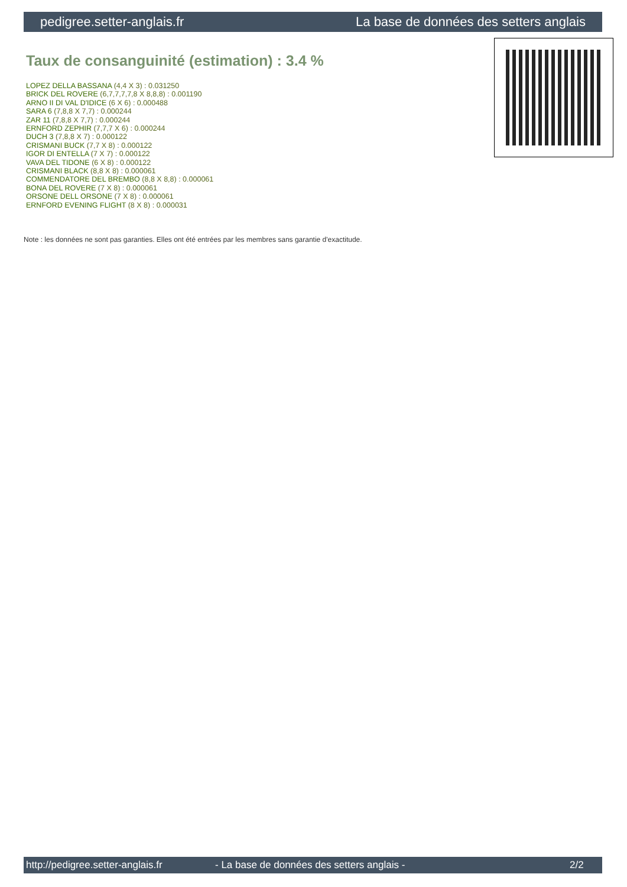pedigree.setter-anglais.fr La base de données des setters anglais
Taux de consanguinité (estimation) : 3.4 %
LOPEZ DELLA BASSANA (4,4 X 3) : 0.031250
BRICK DEL ROVERE (6,7,7,7,7,8 X 8,8,8) : 0.001190
ARNO II DI VAL D'IDICE (6 X 6) : 0.000488
SARA 6 (7,8,8 X 7,7) : 0.000244
ZAR 11 (7,8,8 X 7,7) : 0.000244
ERNFORD ZEPHIR (7,7,7 X 6) : 0.000244
DUCH 3 (7,8,8 X 7) : 0.000122
CRISMANI BUCK (7,7 X 8) : 0.000122
IGOR DI ENTELLA (7 X 7) : 0.000122
VAVA DEL TIDONE (6 X 8) : 0.000122
CRISMANI BLACK (8,8 X 8) : 0.000061
COMMENDATORE DEL BREMBO (8,8 X 8,8) : 0.000061
BONA DEL ROVERE (7 X 8) : 0.000061
ORSONE DELL ORSONE (7 X 8) : 0.000061
ERNFORD EVENING FLIGHT (8 X 8) : 0.000031
Note : les données ne sont pas garanties. Elles ont été entrées par les membres sans garantie d'exactitude.
http://pedigree.setter-anglais.fr - La base de données des setters anglais - 2/2